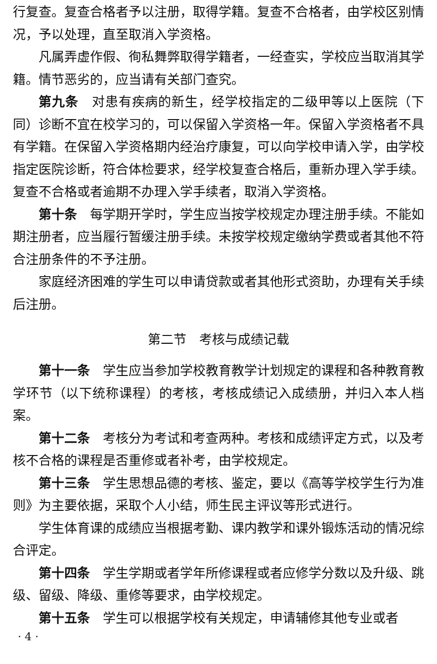行复查。复查合格者予以注册，取得学籍。复查不合格者，由学校区别情况，予以处理，直至取消入学资格。
凡属弄虚作假、徇私舞弊取得学籍者，一经查实，学校应当取消其学籍。情节恶劣的，应当请有关部门查究。
第九条　对患有疾病的新生，经学校指定的二级甲等以上医院（下同）诊断不宜在校学习的，可以保留入学资格一年。保留入学资格者不具有学籍。在保留入学资格期内经治疗康复，可以向学校申请入学，由学校指定医院诊断，符合体检要求，经学校复查合格后，重新办理入学手续。复查不合格或者逾期不办理入学手续者，取消入学资格。
第十条　每学期开学时，学生应当按学校规定办理注册手续。不能如期注册者，应当履行暂缓注册手续。未按学校规定缴纳学费或者其他不符合注册条件的不予注册。
家庭经济困难的学生可以申请贷款或者其他形式资助，办理有关手续后注册。
第二节　考核与成绩记载
第十一条　学生应当参加学校教育教学计划规定的课程和各种教育教学环节（以下统称课程）的考核，考核成绩记入成绩册，并归入本人档案。
第十二条　考核分为考试和考查两种。考核和成绩评定方式，以及考核不合格的课程是否重修或者补考，由学校规定。
第十三条　学生思想品德的考核、鉴定，要以《高等学校学生行为准则》为主要依据，采取个人小结，师生民主评议等形式进行。
学生体育课的成绩应当根据考勤、课内教学和课外锻炼活动的情况综合评定。
第十四条　学生学期或者学年所修课程或者应修学分数以及升级、跳级、留级、降级、重修等要求，由学校规定。
第十五条　学生可以根据学校有关规定，申请辅修其他专业或者
· 4 ·